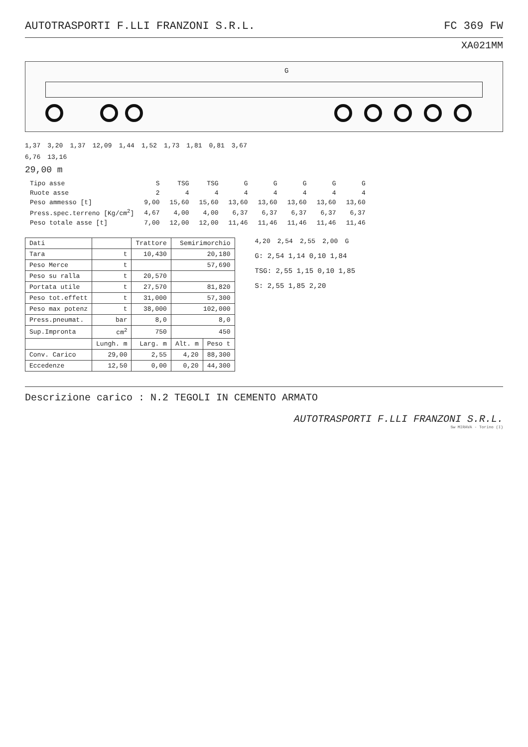AUTOTRASPORTI F.LLI FRANZONI S.R.L. FC 369 FW
XA021MM
G
1,37 3,20 1,37 12,09 1,44 1,52 1,73 1,81 0,81 3,67
6,76 13,16
29,00 m
| Tipo asse | S | TSG | TSG | G | G | G | G | G |
| Ruote asse | 2 | 4 | 4 | 4 | 4 | 4 | 4 | 4 |
| Peso ammesso [t] | 9,00 | 15,60 | 15,60 | 13,60 | 13,60 | 13,60 | 13,60 | 13,60 |
| Press.spec.terreno [Kg/cm<sup>2</sup>] | 4,67 | 4,00 | 4,00 | 6,37 | 6,37 | 6,37 | 6,37 | 6,37 |
| Peso totale asse [t] | 7,00 | 12,00 | 12,00 | 11,46 | 11,46 | 11,46 | 11,46 | 11,46 |
| Dati | | Trattore | Semirimorchio | |
| --- | --- | --- | --- | --- |
| Tara | t | 10,430 | 20,180 | |
| Peso Merce | t | | 57,690 | |
| Peso su ralla | t | 20,570 | | |
| Portata utile | t | 27,570 | 81,820 | |
| Peso tot.effett | t | 31,000 | 57,300 | |
| Peso max potenz | t | 38,000 | 102,000 | |
| Press.pneumat. | bar | 8,0 | 8,0 | |
| Sup.Impronta | cm<sup>2</sup> | 750 | 450 | |
| | Lungh. m | Larg. m | Alt. m | Peso t |
| Conv. Carico | 29,00 | 2,55 | 4,20 | 88,300 |
| Eccedenze | 12,50 | 0,00 | 0,20 | 44,300 |
4,20 2,54 2,55 2,00 G
G: 2,54 1,14 0,10 1,84
TSG: 2,55 1,15 0,10 1,85
S: 2,55 1,85 2,20
Descrizione carico : N.2 TEGOLI IN CEMENTO ARMATO
AUTOTRASPORTI F.LLI FRANZONI S.R.L.
Sw MIRAVA - Torino (I)